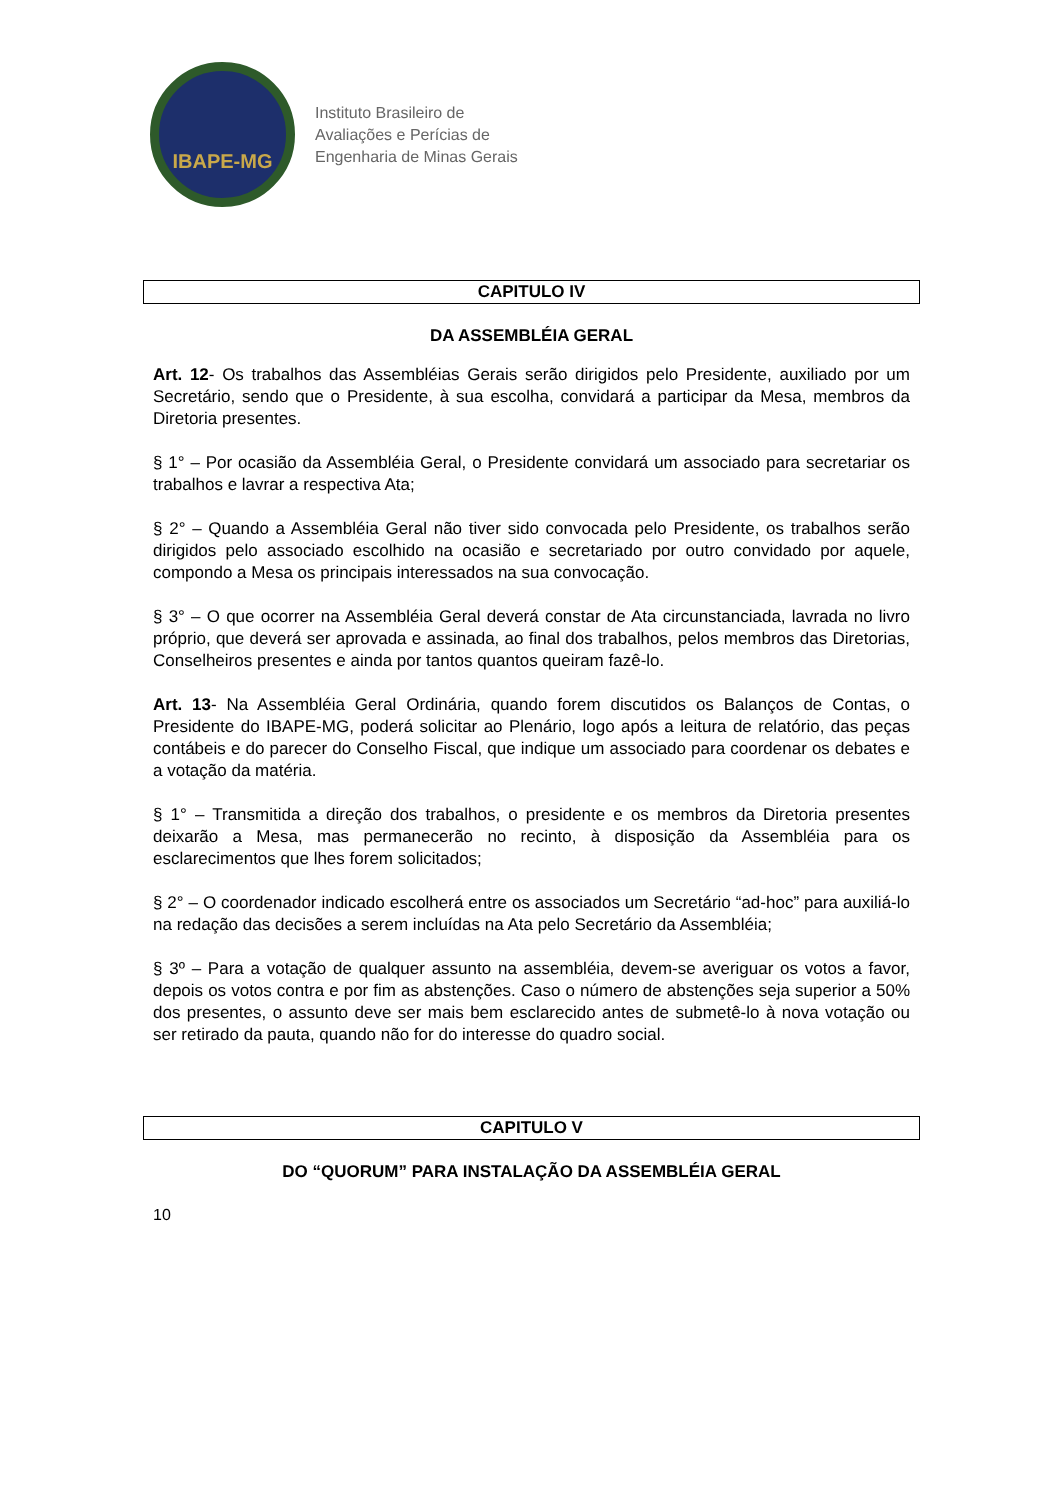IBAPE-MG
Instituto Brasileiro de
Avaliações e Perícias de
Engenharia de Minas Gerais
CAPITULO IV
DA ASSEMBLÉIA GERAL
Art. 12- Os trabalhos das Assembléias Gerais serão dirigidos pelo Presidente, auxiliado por um Secretário, sendo que o Presidente, à sua escolha, convidará a participar da Mesa, membros da Diretoria presentes.
§ 1° – Por ocasião da Assembléia Geral, o Presidente convidará um associado para secretariar os trabalhos e lavrar a respectiva Ata;
§ 2° – Quando a Assembléia Geral não tiver sido convocada pelo Presidente, os trabalhos serão dirigidos pelo associado escolhido na ocasião e secretariado por outro convidado por aquele, compondo a Mesa os principais interessados na sua convocação.
§ 3° – O que ocorrer na Assembléia Geral deverá constar de Ata circunstanciada, lavrada no livro próprio, que deverá ser aprovada e assinada, ao final dos trabalhos, pelos membros das Diretorias, Conselheiros presentes e ainda por tantos quantos queiram fazê-lo.
Art. 13- Na Assembléia Geral Ordinária, quando forem discutidos os Balanços de Contas, o Presidente do IBAPE-MG, poderá solicitar ao Plenário, logo após a leitura de relatório, das peças contábeis e do parecer do Conselho Fiscal, que indique um associado para coordenar os debates e a votação da matéria.
§ 1° – Transmitida a direção dos trabalhos, o presidente e os membros da Diretoria presentes deixarão a Mesa, mas permanecerão no recinto, à disposição da Assembléia para os esclarecimentos que lhes forem solicitados;
§ 2° – O coordenador indicado escolherá entre os associados um Secretário “ad-hoc” para auxiliá-lo na redação das decisões a serem incluídas na Ata pelo Secretário da Assembléia;
§ 3º – Para a votação de qualquer assunto na assembléia, devem-se averiguar os votos a favor, depois os votos contra e por fim as abstenções. Caso o número de abstenções seja superior a 50% dos presentes, o assunto deve ser mais bem esclarecido antes de submetê-lo à nova votação ou ser retirado da pauta, quando não for do interesse do quadro social.
CAPITULO V
DO “QUORUM” PARA INSTALAÇÃO DA ASSEMBLÉIA GERAL
10